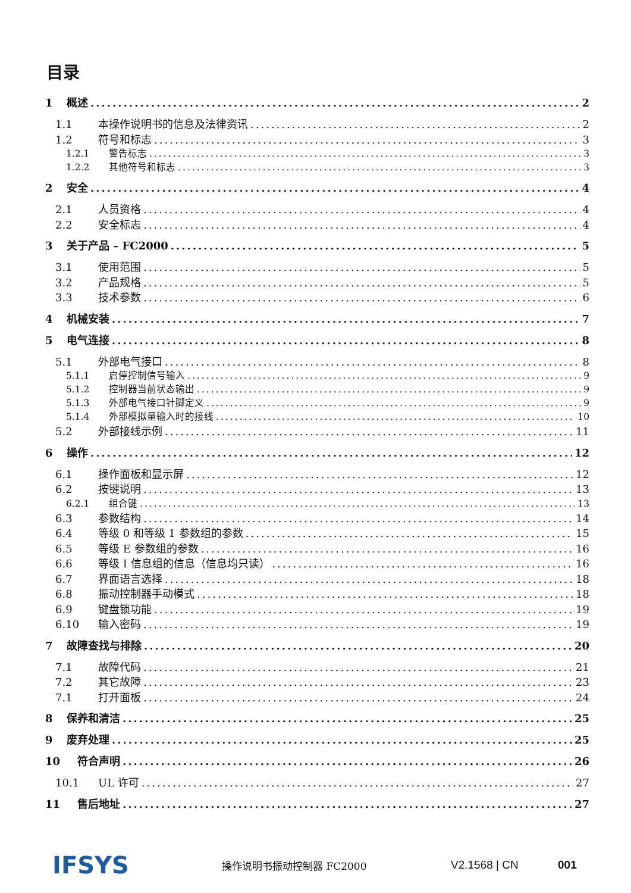目录
1 概述 2
1.1 本操作说明书的信息及法律资讯 2
1.2 符号和标志 3
1.2.1 警告标志 3
1.2.2 其他符号和标志 3
2 安全 4
2.1 人员资格 4
2.2 安全标志 4
3 关于产品 – FC2000 5
3.1 使用范围 5
3.2 产品规格 5
3.3 技术参数 6
4 机械安装 7
5 电气连接 8
5.1 外部电气接口 8
5.1.1 启停控制信号输入 9
5.1.2 控制器当前状态输出 9
5.1.3 外部电气接口针脚定义 9
5.1.4 外部模拟量输入时的接线 10
5.2 外部接线示例 11
6 操作 12
6.1 操作面板和显示屏 12
6.2 按键说明 13
6.2.1 组合键 13
6.3 参数结构 14
6.4 等级 0 和等级 1 参数组的参数 15
6.5 等级 E 参数组的参数 16
6.6 等级 I 信息组的信息（信息均只读） 16
6.7 界面语言选择 18
6.8 振动控制器手动模式 18
6.9 键盘锁功能 19
6.10 输入密码 19
7 故障查找与排除 20
7.1 故障代码 21
7.2 其它故障 23
7.1 打开面板 24
8 保养和清洁 25
9 废弃处理 25
10 符合声明 26
10.1 UL 许可 27
11 售后地址 27
IFSYS
操作说明书振动控制器 FC2000 V2.1568 | CN 001